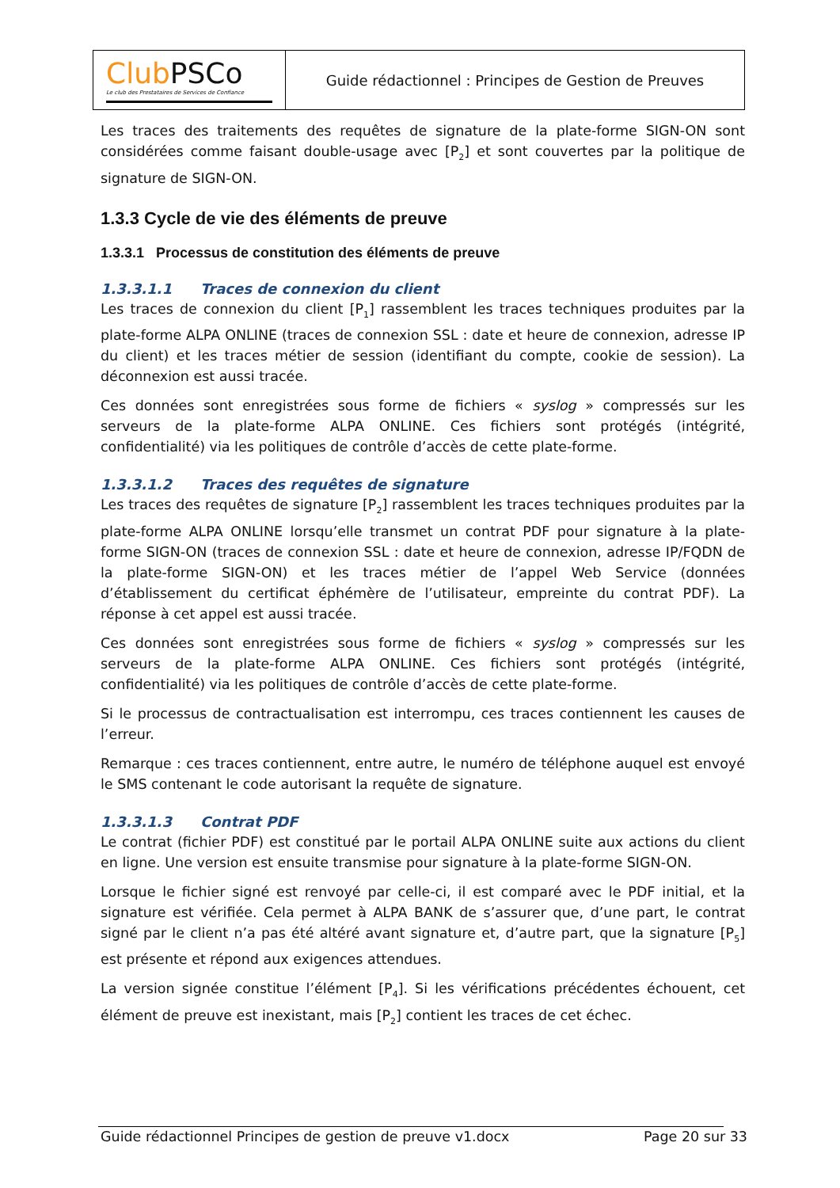| Club PSCo Le club des Prestataires de Services de Confiance | Guide rédactionnel : Principes de Gestion de Preuves |
Les traces des traitements des requêtes de signature de la plate-forme SIGN-ON sont considérées comme faisant double-usage avec [P<sub>2</sub>] et sont couvertes par la politique de signature de SIGN-ON.
1.3.3 Cycle de vie des éléments de preuve
1.3.3.1 Processus de constitution des éléments de preuve
1.3.3.1.1 Traces de connexion du client
Les traces de connexion du client [P<sub>1</sub>] rassemblent les traces techniques produites par la plate-forme ALPA ONLINE (traces de connexion SSL : date et heure de connexion, adresse IP du client) et les traces métier de session (identifiant du compte, cookie de session). La déconnexion est aussi tracée.
Ces données sont enregistrées sous forme de fichiers « syslog » compressés sur les serveurs de la plate-forme ALPA ONLINE. Ces fichiers sont protégés (intégrité, confidentialité) via les politiques de contrôle d’accès de cette plate-forme.
1.3.3.1.2 Traces des requêtes de signature
Les traces des requêtes de signature [P<sub>2</sub>] rassemblent les traces techniques produites par la plate-forme ALPA ONLINE lorsqu’elle transmet un contrat PDF pour signature à la plate-forme SIGN-ON (traces de connexion SSL : date et heure de connexion, adresse IP/FQDN de la plate-forme SIGN-ON) et les traces métier de l’appel Web Service (données d’établissement du certificat éphémère de l’utilisateur, empreinte du contrat PDF). La réponse à cet appel est aussi tracée.
Ces données sont enregistrées sous forme de fichiers « syslog » compressés sur les serveurs de la plate-forme ALPA ONLINE. Ces fichiers sont protégés (intégrité, confidentialité) via les politiques de contrôle d’accès de cette plate-forme.
Si le processus de contractualisation est interrompu, ces traces contiennent les causes de l’erreur.
Remarque : ces traces contiennent, entre autre, le numéro de téléphone auquel est envoyé le SMS contenant le code autorisant la requête de signature.
1.3.3.1.3 Contrat PDF
Le contrat (fichier PDF) est constitué par le portail ALPA ONLINE suite aux actions du client en ligne. Une version est ensuite transmise pour signature à la plate-forme SIGN-ON.
Lorsque le fichier signé est renvoyé par celle-ci, il est comparé avec le PDF initial, et la signature est vérifiée. Cela permet à ALPA BANK de s’assurer que, d’une part, le contrat signé par le client n’a pas été altéré avant signature et, d’autre part, que la signature [P<sub>5</sub>] est présente et répond aux exigences attendues.
La version signée constitue l’élément [P<sub>4</sub>]. Si les vérifications précédentes échouent, cet élément de preuve est inexistant, mais [P<sub>2</sub>] contient les traces de cet échec.
Guide rédactionnel Principes de gestion de preuve v1.docx Page 20 sur 33